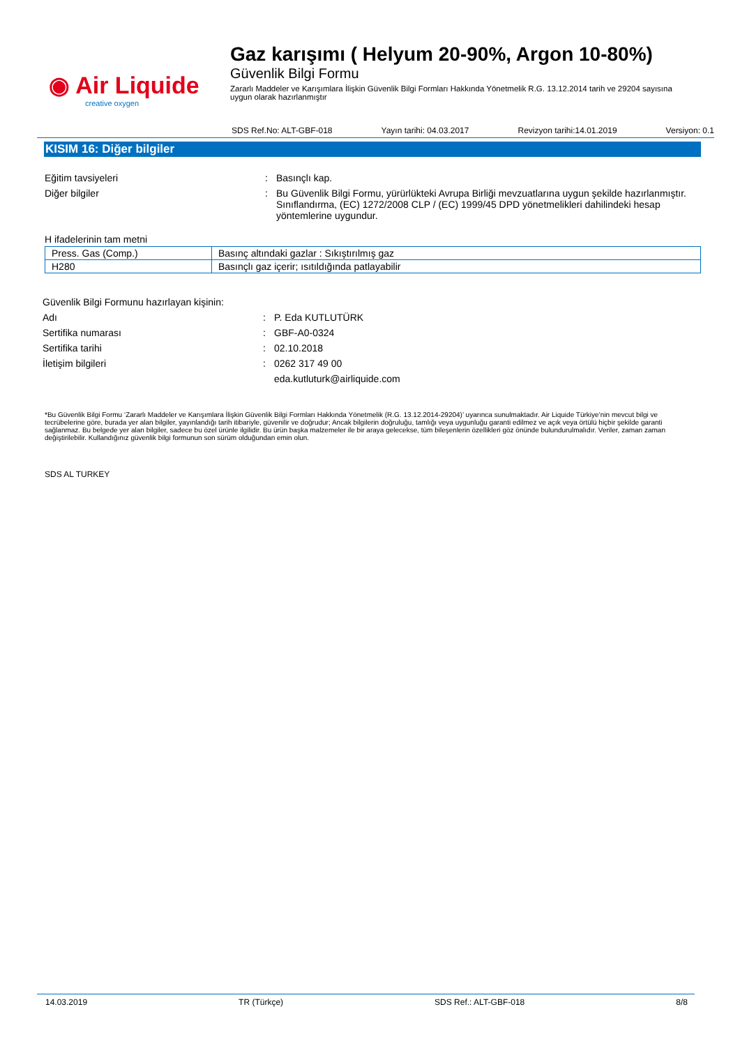◉ Air Liquide
creative oxygen
Gaz karışımı ( Helyum 20-90%, Argon 10-80%)
Güvenlik Bilgi Formu
Zararlı Maddeler ve Karışımlara İlişkin Güvenlik Bilgi Formları Hakkında Yönetmelik R.G. 13.12.2014 tarih ve 29204 sayısına uygun olarak hazırlanmıştır
SDS Ref.No: ALT-GBF-018 Yayın tarihi: 04.03.2017 Revizyon tarihi:14.01.2019 Versiyon: 0.1
KISIM 16: Diğer bilgiler
Eğitim tavsiyeleri : Basınçlı kap.
Diğer bilgiler : Bu Güvenlik Bilgi Formu, yürürlükteki Avrupa Birliği mevzuatlarına uygun şekilde hazırlanmıştır. Sınıflandırma, (EC) 1272/2008 CLP / (EC) 1999/45 DPD yönetmelikleri dahilindeki hesap yöntemlerine uygundur.
H ifadelerinin tam metni
| Press. Gas (Comp.) | Basınç altındaki gazlar : Sıkıştırılmış gaz |
| H280 | Basınçlı gaz içerir; ısıtıldığında patlayabilir |
Güvenlik Bilgi Formunu hazırlayan kişinin:
Adı : P. Eda KUTLUTÜRK
Sertifika numarası : GBF-A0-0324
Sertifika tarihi : 02.10.2018
İletişim bilgileri : 0262 317 49 00
eda.kutluturk@airliquide.com
*Bu Güvenlik Bilgi Formu ‘Zararlı Maddeler ve Karışımlara İlişkin Güvenlik Bilgi Formları Hakkında Yönetmelik (R.G. 13.12.2014-29204)’ uyarınca sunulmaktadır. Air Liquide Türkiye’nin mevcut bilgi ve tecrübelerine göre, burada yer alan bilgiler, yayınlandığı tarih itibariyle, güvenilir ve doğrudur; Ancak bilgilerin doğruluğu, tamlığı veya uygunluğu garanti edilmez ve açık veya örtülü hiçbir şekilde garanti sağlanmaz. Bu belgede yer alan bilgiler, sadece bu özel ürünle ilgilidir. Bu ürün başka malzemeler ile bir araya gelecekse, tüm bileşenlerin özellikleri göz önünde bulundurulmalıdır. Veriler, zaman zaman değiştirilebilir. Kullandığınız güvenlik bilgi formunun son sürüm olduğundan emin olun.
SDS AL TURKEY
14.03.2019 TR (Türkçe) SDS Ref.: ALT-GBF-018 8/8